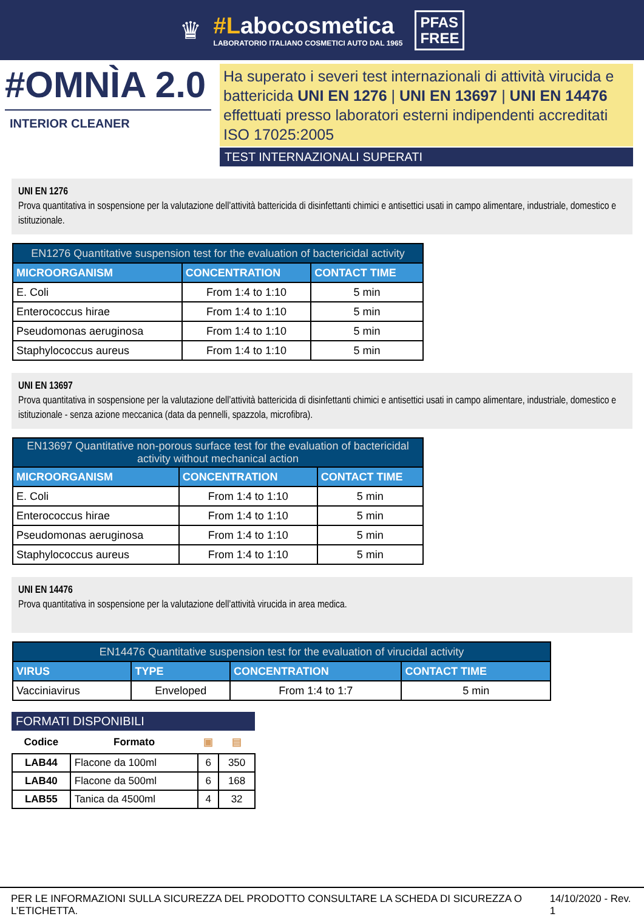♛
#Labocosmetica
LABORATORIO ITALIANO COSMETICI AUTO DAL 1965
PFAS
FREE
#OMNÌA 2.0
INTERIOR CLEANER
Ha superato i severi test internazionali di attività virucida e battericida UNI EN 1276 | UNI EN 13697 | UNI EN 14476 effettuati presso laboratori esterni indipendenti accreditati ISO 17025:2005
TEST INTERNAZIONALI SUPERATI
UNI EN 1276
Prova quantitativa in sospensione per la valutazione dell’attività battericida di disinfettanti chimici e antisettici usati in campo alimentare, industriale, domestico e istituzionale.
| EN1276 Quantitative suspension test for the evaluation of bactericidal activity | | |
| --- | --- | --- |
| MICROORGANISM | CONCENTRATION | CONTACT TIME |
| E. Coli | From 1:4 to 1:10 | 5 min |
| Enterococcus hirae | From 1:4 to 1:10 | 5 min |
| Pseudomonas aeruginosa | From 1:4 to 1:10 | 5 min |
| Staphylococcus aureus | From 1:4 to 1:10 | 5 min |
UNI EN 13697
Prova quantitativa in sospensione per la valutazione dell’attività battericida di disinfettanti chimici e antisettici usati in campo alimentare, industriale, domestico e istituzionale - senza azione meccanica (data da pennelli, spazzola, microfibra).
| EN13697 Quantitative non-porous surface test for the evaluation of bactericidal activity without mechanical action | | |
| --- | --- | --- |
| MICROORGANISM | CONCENTRATION | CONTACT TIME |
| E. Coli | From 1:4 to 1:10 | 5 min |
| Enterococcus hirae | From 1:4 to 1:10 | 5 min |
| Pseudomonas aeruginosa | From 1:4 to 1:10 | 5 min |
| Staphylococcus aureus | From 1:4 to 1:10 | 5 min |
UNI EN 14476
Prova quantitativa in sospensione per la valutazione dell’attività virucida in area medica.
| EN14476 Quantitative suspension test for the evaluation of virucidal activity | | | |
| --- | --- | --- | --- |
| VIRUS | TYPE | CONCENTRATION | CONTACT TIME |
| Vacciniavirus | Enveloped | From 1:4 to 1:7 | 5 min |
FORMATI DISPONIBILI
| Codice | Formato | ▣ | ▤ |
| --- | --- | --- | --- |
| LAB44 | Flacone da 100ml | 6 | 350 |
| LAB40 | Flacone da 500ml | 6 | 168 |
| LAB55 | Tanica da 4500ml | 4 | 32 |
PER LE INFORMAZIONI SULLA SICUREZZA DEL PRODOTTO CONSULTARE LA SCHEDA DI SICUREZZA O L’ETICHETTA. 14/10/2020 - Rev. 1